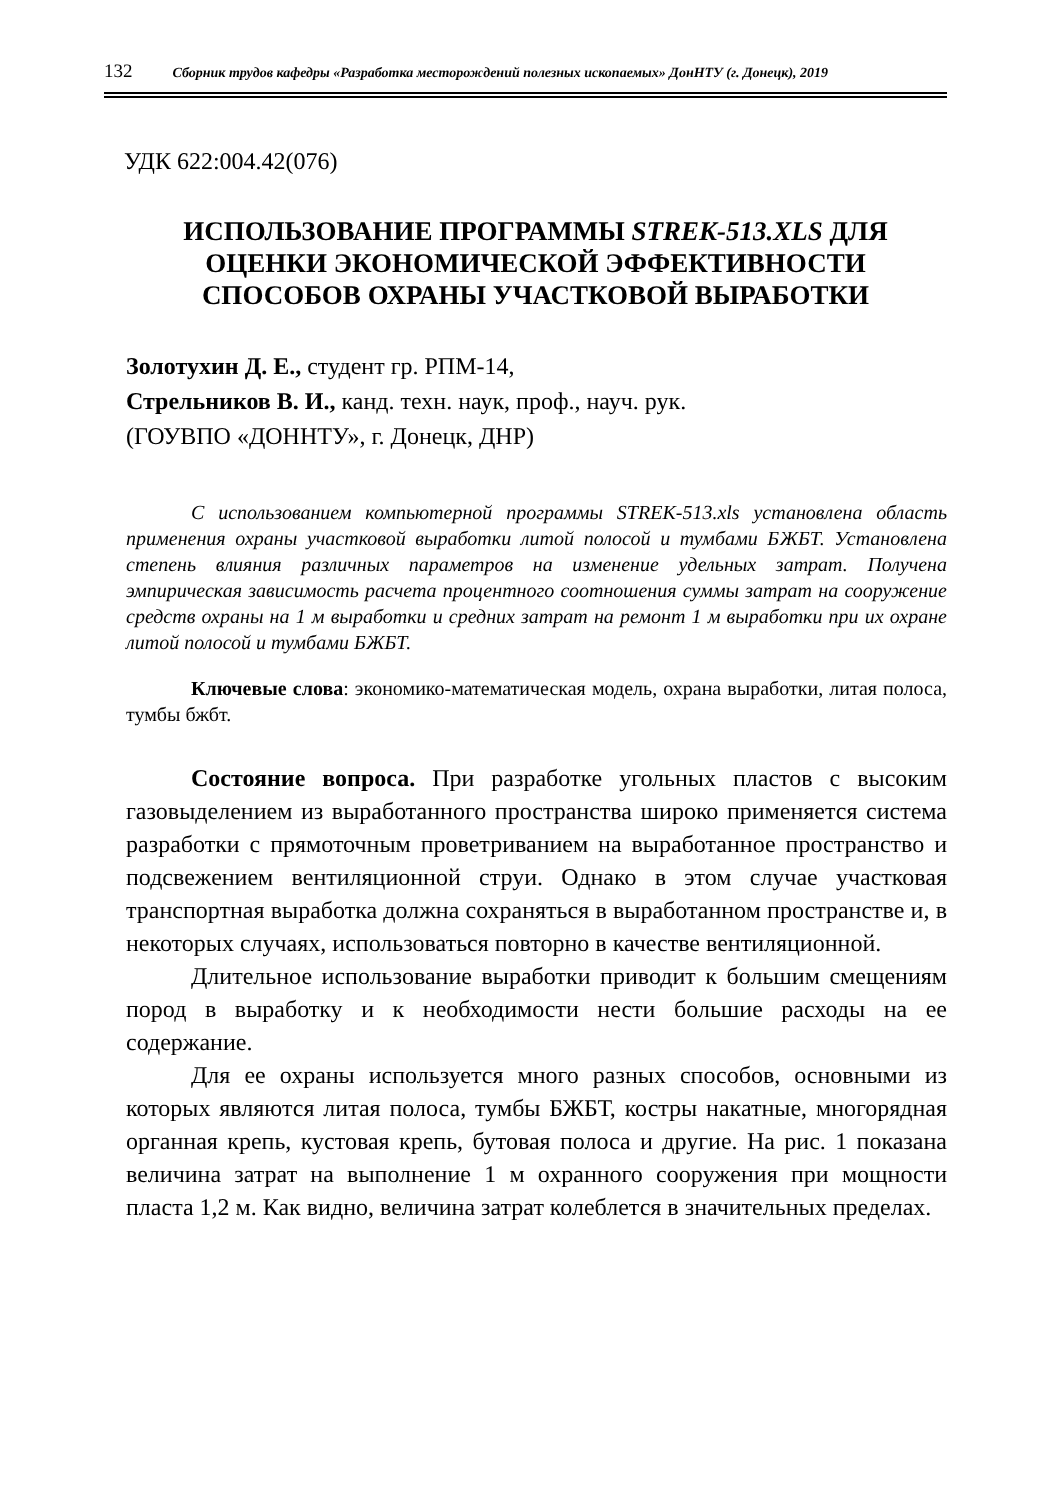132 Сборник трудов кафедры «Разработка месторождений полезных ископаемых» ДонНТУ (г. Донецк), 2019
УДК 622:004.42(076)
ИСПОЛЬЗОВАНИЕ ПРОГРАММЫ STREK-513.XLS ДЛЯ ОЦЕНКИ ЭКОНОМИЧЕСКОЙ ЭФФЕКТИВНОСТИ СПОСОБОВ ОХРАНЫ УЧАСТКОВОЙ ВЫРАБОТКИ
Золотухин Д. Е., студент гр. РПМ-14,
Стрельников В. И., канд. техн. наук, проф., науч. рук.
(ГОУВПО «ДОННТУ», г. Донецк, ДНР)
С использованием компьютерной программы STREK-513.xls установлена область применения охраны участковой выработки литой полосой и тумбами БЖБТ. Установлена степень влияния различных параметров на изменение удельных затрат. Получена эмпирическая зависимость расчета процентного соотношения суммы затрат на сооружение средств охраны на 1 м выработки и средних затрат на ремонт 1 м выработки при их охране литой полосой и тумбами БЖБТ.
Ключевые слова: экономико-математическая модель, охрана выработки, литая полоса, тумбы бжбт.
Состояние вопроса. При разработке угольных пластов с высоким газовыделением из выработанного пространства широко применяется система разработки с прямоточным проветриванием на выработанное пространство и подсвежением вентиляционной струи. Однако в этом случае участковая транспортная выработка должна сохраняться в выработанном пространстве и, в некоторых случаях, использоваться повторно в качестве вентиляционной.
Длительное использование выработки приводит к большим смещениям пород в выработку и к необходимости нести большие расходы на ее содержание.
Для ее охраны используется много разных способов, основными из которых являются литая полоса, тумбы БЖБТ, костры накатные, многорядная органная крепь, кустовая крепь, бутовая полоса и другие. На рис. 1 показана величина затрат на выполнение 1 м охранного сооружения при мощности пласта 1,2 м. Как видно, величина затрат колеблется в значительных пределах.